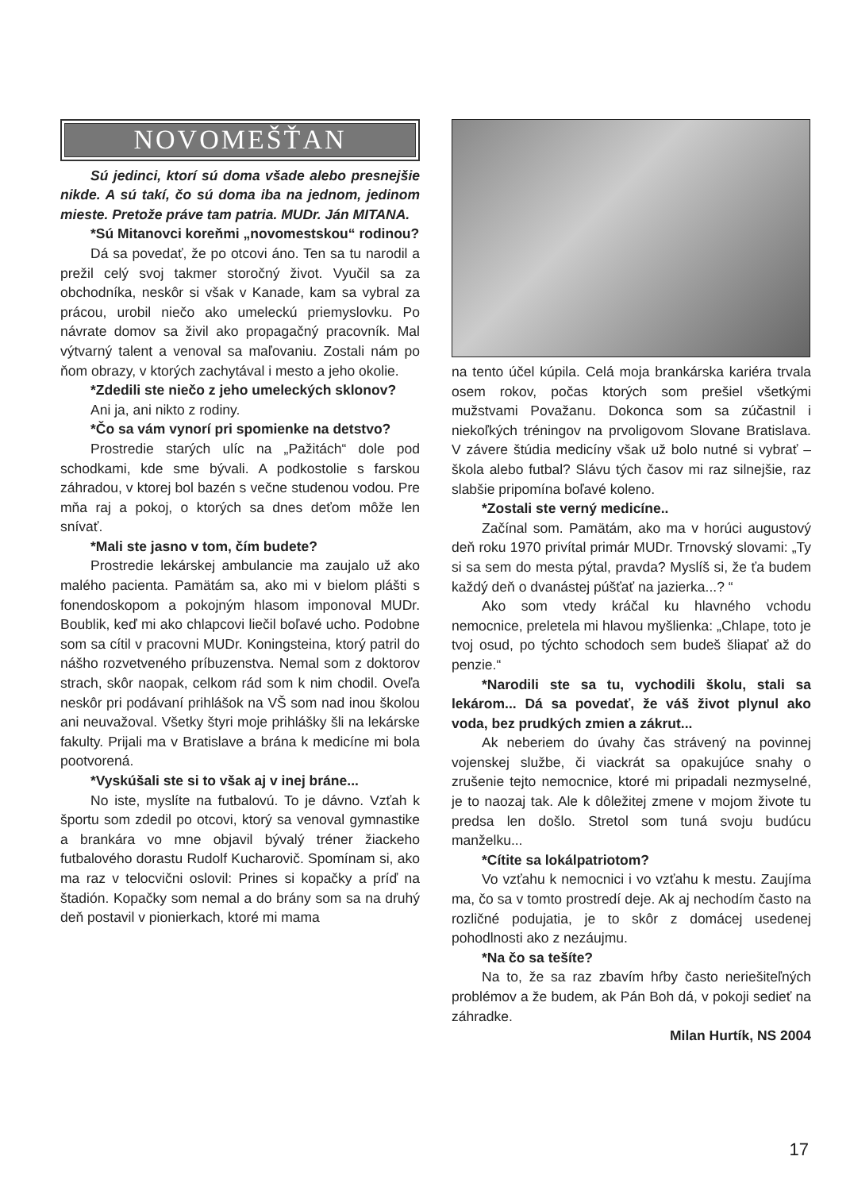NOVOMEŠŤAN
Sú jedinci, ktorí sú doma všade alebo presnejšie nikde. A sú takí, čo sú doma iba na jednom, jedinom mieste. Pretože práve tam patria. MUDr. Ján MITANA.
*Sú Mitanovci koreňmi „novomestskou“ rodinou?
Dá sa povedať, že po otcovi áno. Ten sa tu narodil a prežil celý svoj takmer storočný život. Vyučil sa za obchodníka, neskôr si však v Kanade, kam sa vybral za prácou, urobil niečo ako umeleckú priemyslovku. Po návrate domov sa živil ako propagačný pracovník. Mal výtvarný talent a venoval sa maľovaniu. Zostali nám po ňom obrazy, v ktorých zachytával i mesto a jeho okolie.
*Zdedili ste niečo z jeho umeleckých sklonov?
Ani ja, ani nikto z rodiny.
*Čo sa vám vynorí pri spomienke na detstvo?
Prostredie starých ulíc na „Pažitách“ dole pod schodkami, kde sme bývali. A podkostolie s farskou záhradou, v ktorej bol bazén s večne studenou vodou. Pre mňa raj a pokoj, o ktorých sa dnes deťom môže len snívať.
*Mali ste jasno v tom, čím budete?
Prostredie lekárskej ambulancie ma zaujalo už ako malého pacienta. Pamätám sa, ako mi v bielom plášti s fonendoskopom a pokojným hlasom imponoval MUDr. Boublik, keď mi ako chlapcovi liečil boľavé ucho. Podobne som sa cítil v pracovni MUDr. Koningsteina, ktorý patril do nášho rozvetveného príbuzenstva. Nemal som z doktorov strach, skôr naopak, celkom rád som k nim chodil. Oveľa neskôr pri podávaní prihlášok na VŠ som nad inou školou ani neuvažoval. Všetky štyri moje prihlášky šli na lekárske fakulty. Prijali ma v Bratislave a brána k medicíne mi bola pootvorená.
*Vyskúšali ste si to však aj v inej bráne...
No iste, myslíte na futbalovú. To je dávno. Vzťah k športu som zdedil po otcovi, ktorý sa venoval gymnastike a brankára vo mne objavil bývalý tréner žiackeho futbalového dorastu Rudolf Kucharovič. Spomínam si, ako ma raz v telocvični oslovil: Prines si kopačky a príď na štadión. Kopačky som nemal a do brány som sa na druhý deň postavil v pionierkach, ktoré mi mama
na tento účel kúpila. Celá moja brankárska kariéra trvala osem rokov, počas ktorých som prešiel všetkými mužstvami Považanu. Dokonca som sa zúčastnil i niekoľkých tréningov na prvoligovom Slovane Bratislava. V závere štúdia medicíny však už bolo nutné si vybrať – škola alebo futbal? Slávu tých časov mi raz silnejšie, raz slabšie pripomína boľavé koleno.
*Zostali ste verný medicíne..
Začínal som. Pamätám, ako ma v horúci augustový deň roku 1970 privítal primár MUDr. Trnovský slovami: „Ty si sa sem do mesta pýtal, pravda? Myslíš si, že ťa budem každý deň o dvanástej púšťať na jazierka...? “
Ako som vtedy kráčal ku hlavného vchodu nemocnice, preletela mi hlavou myšlienka: „Chlape, toto je tvoj osud, po týchto schodoch sem budeš šliapať až do penzie.“
*Narodili ste sa tu, vychodili školu, stali sa lekárom... Dá sa povedať, že váš život plynul ako voda, bez prudkých zmien a zákrut...
Ak neberiem do úvahy čas strávený na povinnej vojenskej službe, či viackrát sa opakujúce snahy o zrušenie tejto nemocnice, ktoré mi pripadali nezmyselné, je to naozaj tak. Ale k dôležitej zmene v mojom živote tu predsa len došlo. Stretol som tuná svoju budúcu manželku...
*Cítite sa lokálpatriotom?
Vo vzťahu k nemocnici i vo vzťahu k mestu. Zaujíma ma, čo sa v tomto prostredí deje. Ak aj nechodím často na rozličné podujatia, je to skôr z domácej usedenej pohodlnosti ako z nezáujmu.
*Na čo sa tešíte?
Na to, že sa raz zbavím hŕby často neriešiteľných problémov a že budem, ak Pán Boh dá, v pokoji sedieť na záhradke.
Milan Hurtík, NS 2004
17